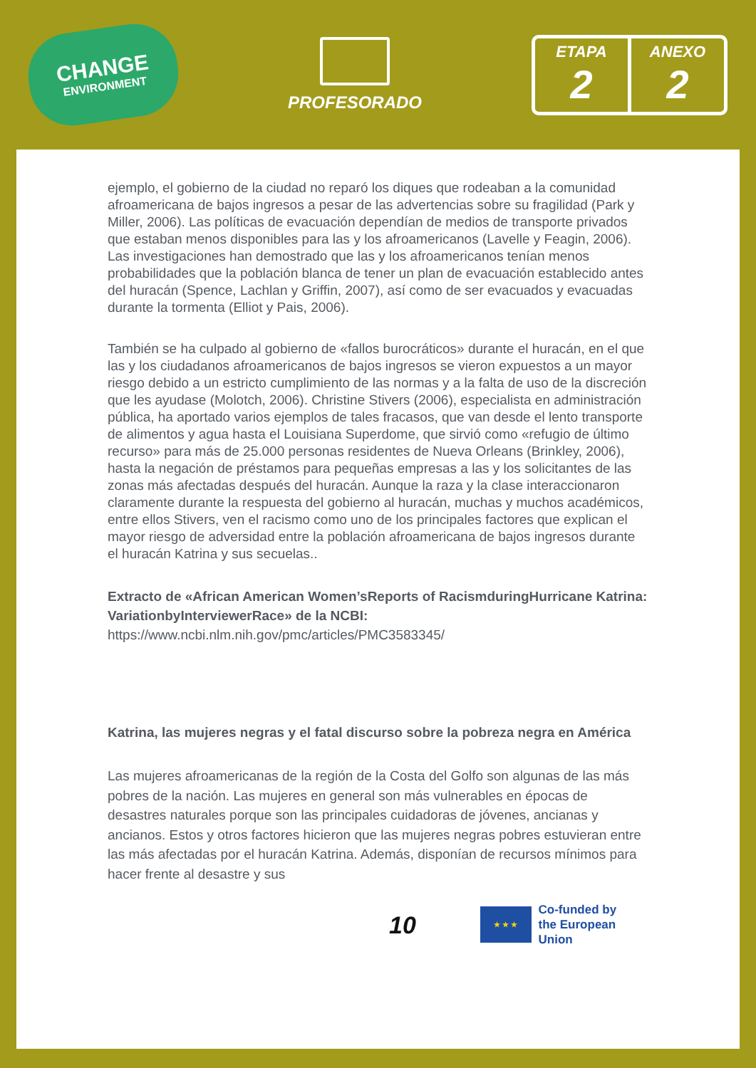CHANGE
ENVIRONMENT
PROFESORADO
ETAPA
2
ANEXO
2
ejemplo, el gobierno de la ciudad no reparó los diques que rodeaban a la comunidad afroamericana de bajos ingresos a pesar de las advertencias sobre su fragilidad (Park y Miller, 2006). Las políticas de evacuación dependían de medios de transporte privados que estaban menos disponibles para las y los afroamericanos (Lavelle y Feagin, 2006). Las investigaciones han demostrado que las y los afroamericanos tenían menos probabilidades que la población blanca de tener un plan de evacuación establecido antes del huracán (Spence, Lachlan y Griffin, 2007), así como de ser evacuados y evacuadas durante la tormenta (Elliot y Pais, 2006).
También se ha culpado al gobierno de «fallos burocráticos» durante el huracán, en el que las y los ciudadanos afroamericanos de bajos ingresos se vieron expuestos a un mayor riesgo debido a un estricto cumplimiento de las normas y a la falta de uso de la discreción que les ayudase (Molotch, 2006). Christine Stivers (2006), especialista en administración pública, ha aportado varios ejemplos de tales fracasos, que van desde el lento transporte de alimentos y agua hasta el Louisiana Superdome, que sirvió como «refugio de último recurso» para más de 25.000 personas residentes de Nueva Orleans (Brinkley, 2006), hasta la negación de préstamos para pequeñas empresas a las y los solicitantes de las zonas más afectadas después del huracán. Aunque la raza y la clase interaccionaron claramente durante la respuesta del gobierno al huracán, muchas y muchos académicos, entre ellos Stivers, ven el racismo como uno de los principales factores que explican el mayor riesgo de adversidad entre la población afroamericana de bajos ingresos durante el huracán Katrina y sus secuelas..
Extracto de «African American Women’sReports of RacismduringHurricane Katrina: VariationbyInterviewerRace» de la NCBI:
https://www.ncbi.nlm.nih.gov/pmc/articles/PMC3583345/
Katrina, las mujeres negras y el fatal discurso sobre la pobreza negra en América
Las mujeres afroamericanas de la región de la Costa del Golfo son algunas de las más pobres de la nación. Las mujeres en general son más vulnerables en épocas de desastres naturales porque son las principales cuidadoras de jóvenes, ancianas y ancianos. Estos y otros factores hicieron que las mujeres negras pobres estuvieran entre las más afectadas por el huracán Katrina. Además, disponían de recursos mínimos para hacer frente al desastre y sus
10
★ ★ ★
Co-funded by
the European Union